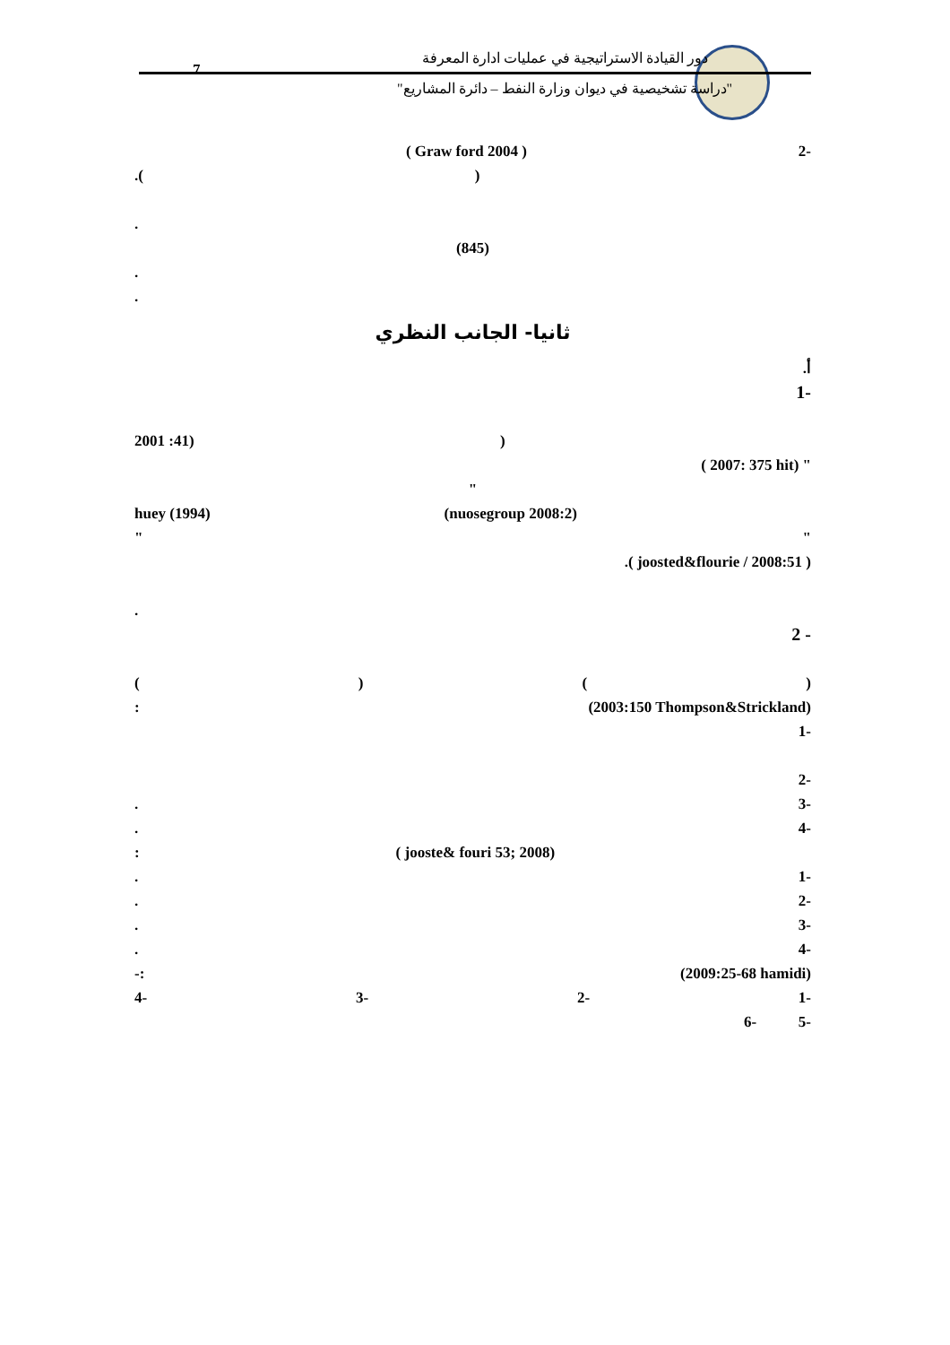7
دور القيادة الاستراتيجية في عمليات ادارة المعرفة
"دراسة تشخيصية في ديوان وزارة النفط – دائرة المشاريع"
-2 ( 2004 Graw ford )
().
.
(845)
.
.
ثانيا- الجانب النظري
أ.
-1
((41: 2001
( 2007: 375 hit) "
"
(2008:2 nuosegroup) huey (1994)
" "
.( joosted&flourie / 2008:51 )
.
- 2
() ()
(2003:150 Thompson&Strickland):
-1
-2
-3.
-4.
( jooste& fouri 53; 2008):
-1.
-2.
-3.
-4.
(2009:25-68 hamidi):-
-1 -2 -3 -4
-5 -6